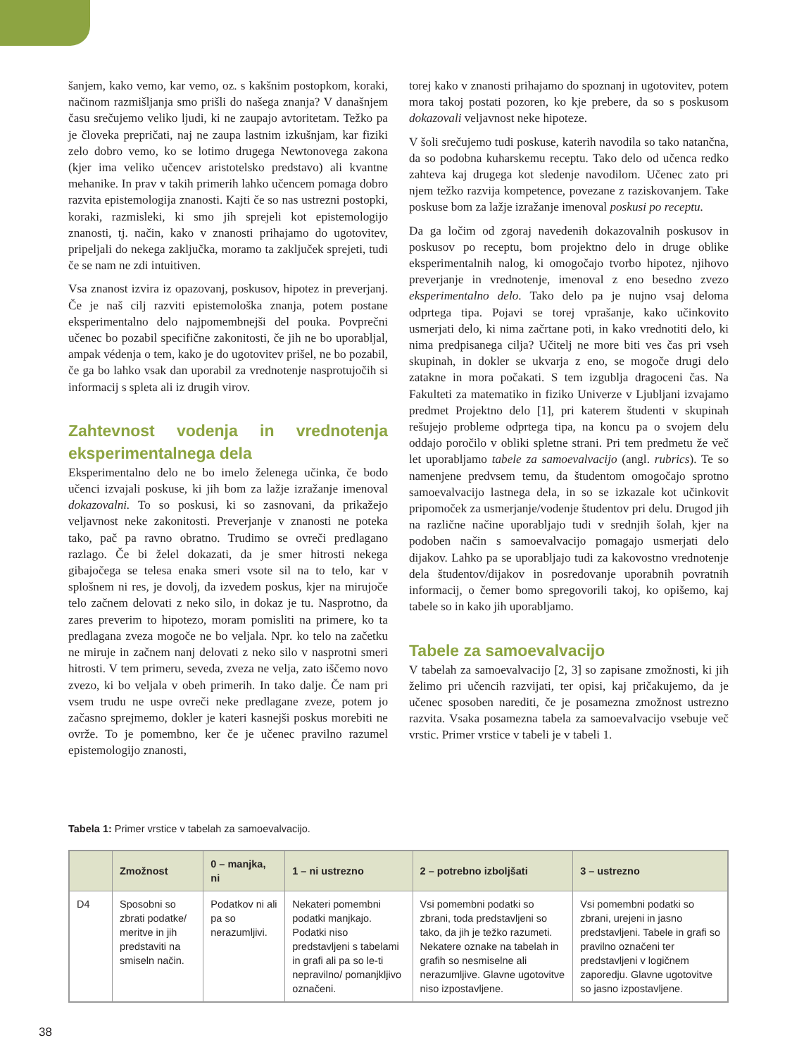šanjem, kako vemo, kar vemo, oz. s kakšnim postopkom, koraki, načinom razmišljanja smo prišli do našega znanja? V današnjem času srečujemo veliko ljudi, ki ne zaupajo avtoritetam. Težko pa je človeka prepričati, naj ne zaupa lastnim izkušnjam, kar fiziki zelo dobro vemo, ko se lotimo drugega Newtonovega zakona (kjer ima veliko učencev aristotelsko predstavo) ali kvantne mehanike. In prav v takih primerih lahko učencem pomaga dobro razvita epistemologija znanosti. Kajti če so nas ustrezni postopki, koraki, razmisleki, ki smo jih sprejeli kot epistemologijo znanosti, tj. način, kako v znanosti prihajamo do ugotovitev, pripeljali do nekega zaključka, moramo ta zaključek sprejeti, tudi če se nam ne zdi intuitiven.
Vsa znanost izvira iz opazovanj, poskusov, hipotez in preverjanj. Če je naš cilj razviti epistemološka znanja, potem postane eksperimentalno delo najpomembnejši del pouka. Povprečni učenec bo pozabil specifične zakonitosti, če jih ne bo uporabljal, ampak védenja o tem, kako je do ugotovitev prišel, ne bo pozabil, če ga bo lahko vsak dan uporabil za vrednotenje nasprotujočih si informacij s spleta ali iz drugih virov.
Zahtevnost vodenja in vrednotenja eksperimentalnega dela
Eksperimentalno delo ne bo imelo želenega učinka, če bodo učenci izvajali poskuse, ki jih bom za lažje izražanje imenoval dokazovalni. To so poskusi, ki so zasnovani, da prikažejo veljavnost neke zakonitosti. Preverjanje v znanosti ne poteka tako, pač pa ravno obratno. Trudimo se ovreči predlagano razlago. Če bi želel dokazati, da je smer hitrosti nekega gibajočega se telesa enaka smeri vsote sil na to telo, kar v splošnem ni res, je dovolj, da izvedem poskus, kjer na mirujoče telo začnem delovati z neko silo, in dokaz je tu. Nasprotno, da zares preverim to hipotezo, moram pomisliti na primere, ko ta predlagana zveza mogoče ne bo veljala. Npr. ko telo na začetku ne miruje in začnem nanj delovati z neko silo v nasprotni smeri hitrosti. V tem primeru, seveda, zveza ne velja, zato iščemo novo zvezo, ki bo veljala v obeh primerih. In tako dalje. Če nam pri vsem trudu ne uspe ovreči neke predlagane zveze, potem jo začasno sprejmemo, dokler je kateri kasnejši poskus morebiti ne ovrže. To je pomembno, ker če je učenec pravilno razumel epistemologijo znanosti,
torej kako v znanosti prihajamo do spoznanj in ugotovitev, potem mora takoj postati pozoren, ko kje prebere, da so s poskusom dokazovali veljavnost neke hipoteze.
V šoli srečujemo tudi poskuse, katerih navodila so tako natančna, da so podobna kuharskemu receptu. Tako delo od učenca redko zahteva kaj drugega kot sledenje navodilom. Učenec zato pri njem težko razvija kompetence, povezane z raziskovanjem. Take poskuse bom za lažje izražanje imenoval poskusi po receptu.
Da ga ločim od zgoraj navedenih dokazovalnih poskusov in poskusov po receptu, bom projektno delo in druge oblike eksperimentalnih nalog, ki omogočajo tvorbo hipotez, njihovo preverjanje in vrednotenje, imenoval z eno besedno zvezo eksperimentalno delo. Tako delo pa je nujno vsaj deloma odprtega tipa. Pojavi se torej vprašanje, kako učinkovito usmerjati delo, ki nima začrtane poti, in kako vrednotiti delo, ki nima predpisanega cilja? Učitelj ne more biti ves čas pri vseh skupinah, in dokler se ukvarja z eno, se mogoče drugi delo zatakne in mora počakati. S tem izgublja dragoceni čas. Na Fakulteti za matematiko in fiziko Univerze v Ljubljani izvajamo predmet Projektno delo [1], pri katerem študenti v skupinah rešujejo probleme odprtega tipa, na koncu pa o svojem delu oddajo poročilo v obliki spletne strani. Pri tem predmetu že več let uporabljamo tabele za samoevalvacijo (angl. rubrics). Te so namenjene predvsem temu, da študentom omogočajo sprotno samoevalvacijo lastnega dela, in so se izkazale kot učinkovit pripomoček za usmerjanje/vodenje študentov pri delu. Drugod jih na različne načine uporabljajo tudi v srednjih šolah, kjer na podoben način s samoevalvacijo pomagajo usmerjati delo dijakov. Lahko pa se uporabljajo tudi za kakovostno vrednotenje dela študentov/dijakov in posredovanje uporabnih povratnih informacij, o čemer bomo spregovorili takoj, ko opišemo, kaj tabele so in kako jih uporabljamo.
Tabele za samoevalvacijo
V tabelah za samoevalvacijo [2, 3] so zapisane zmožnosti, ki jih želimo pri učencih razvijati, ter opisi, kaj pričakujemo, da je učenec sposoben narediti, če je posamezna zmožnost ustrezno razvita. Vsaka posamezna tabela za samoevalvacijo vsebuje več vrstic. Primer vrstice v tabeli je v tabeli 1.
Tabela 1: Primer vrstice v tabelah za samoevalvacijo.
| | Zmožnost | 0 – manjka, ni | 1 – ni ustrezno | 2 – potrebno izboljšati | 3 – ustrezno |
| --- | --- | --- | --- | --- | --- |
| D4 | Sposobni so zbrati podatke/ meritve in jih predstaviti na smiseln način. | Podatkov ni ali pa so nerazumljivi. | Nekateri pomembni podatki manjkajo. Podatki niso predstavljeni s tabelami in grafi ali pa so le-ti nepravilno/ pomanjkljivo označeni. | Vsi pomembni podatki so zbrani, toda predstavljeni so tako, da jih je težko razumeti. Nekatere oznake na tabelah in grafih so nesmiselne ali nerazumljive. Glavne ugotovitve niso izpostavljene. | Vsi pomembni podatki so zbrani, urejeni in jasno predstavljeni. Tabele in grafi so pravilno označeni ter predstavljeni v logičnem zaporedju. Glavne ugotovitve so jasno izpostavljene. |
38